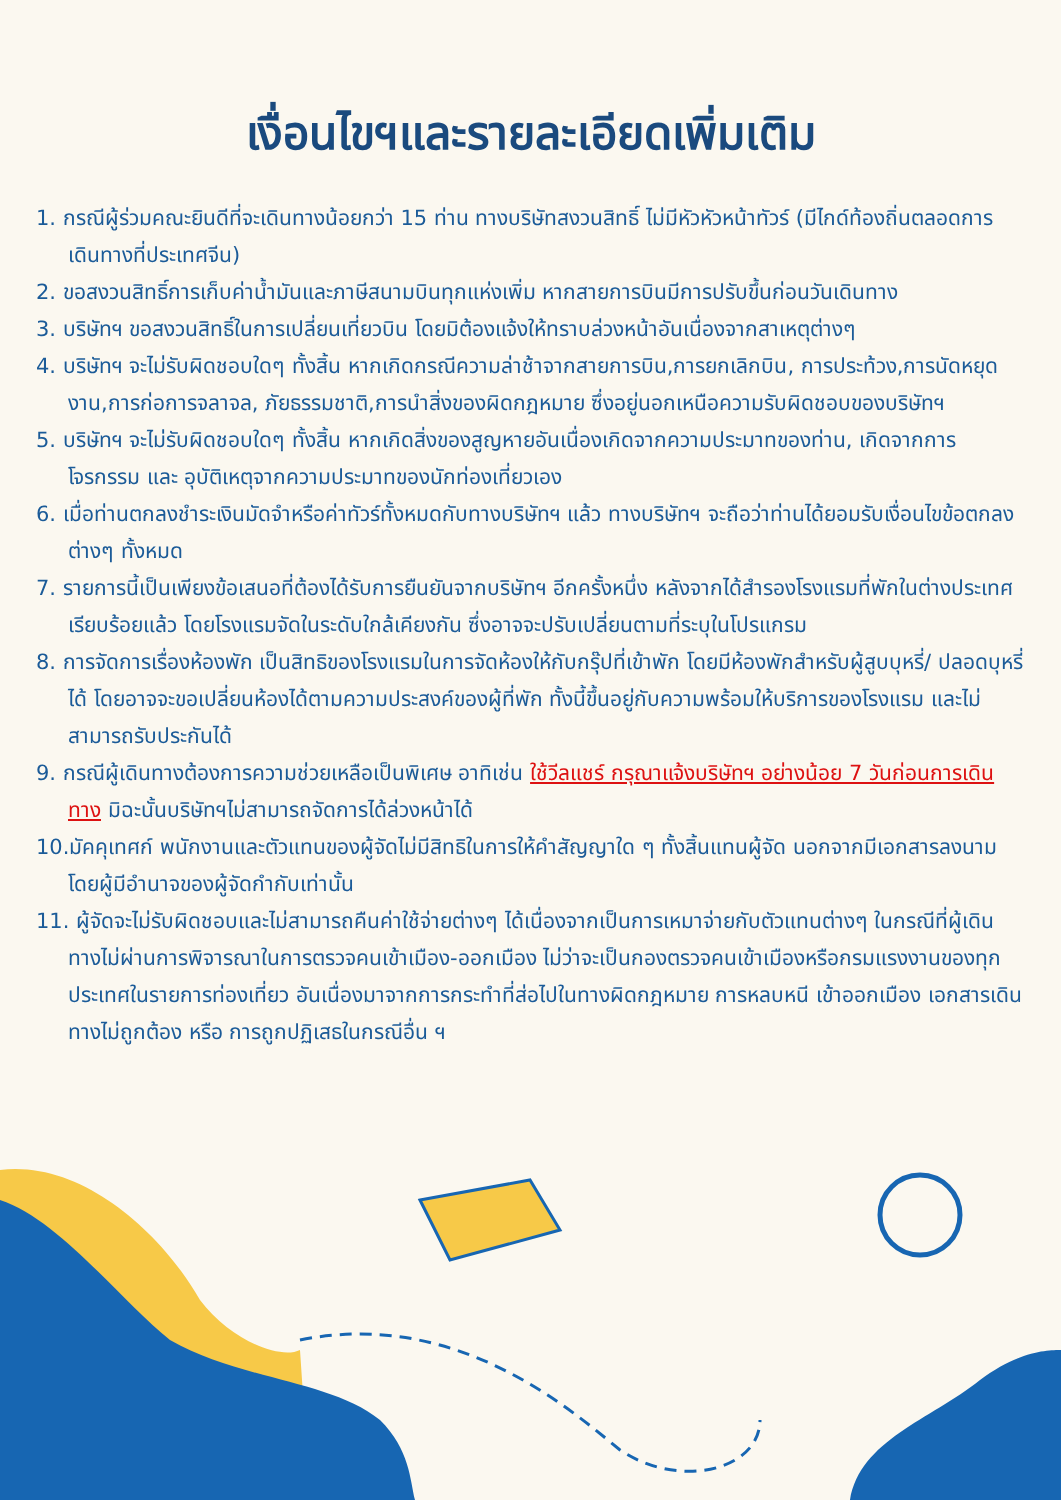เงื่อนไขฯและรายละเอียดเพิ่มเติม
1. กรณีผู้ร่วมคณะยินดีที่จะเดินทางน้อยกว่า 15 ท่าน ทางบริษัทสงวนสิทธิ์ ไม่มีหัวหัวหน้าทัวร์ (มีไกด์ท้องถิ่นตลอดการเดินทางที่ประเทศจีน)
2. ขอสงวนสิทธิ์การเก็บค่าน้ำมันและภาษีสนามบินทุกแห่งเพิ่ม หากสายการบินมีการปรับขึ้นก่อนวันเดินทาง
3. บริษัทฯ ขอสงวนสิทธิ์ในการเปลี่ยนเที่ยวบิน โดยมิต้องแจ้งให้ทราบล่วงหน้าอันเนื่องจากสาเหตุต่างๆ
4. บริษัทฯ จะไม่รับผิดชอบใดๆ ทั้งสิ้น หากเกิดกรณีความล่าช้าจากสายการบิน,การยกเลิกบิน, การประท้วง,การนัดหยุดงาน,การก่อการจลาจล, ภัยธรรมชาติ,การนำสิ่งของผิดกฎหมาย ซึ่งอยู่นอกเหนือความรับผิดชอบของบริษัทฯ
5. บริษัทฯ จะไม่รับผิดชอบใดๆ ทั้งสิ้น หากเกิดสิ่งของสูญหายอันเนื่องเกิดจากความประมาทของท่าน, เกิดจากการโจรกรรม และ อุบัติเหตุจากความประมาทของนักท่องเที่ยวเอง
6. เมื่อท่านตกลงชำระเงินมัดจำหรือค่าทัวร์ทั้งหมดกับทางบริษัทฯ แล้ว ทางบริษัทฯ จะถือว่าท่านได้ยอมรับเงื่อนไขข้อตกลงต่างๆ ทั้งหมด
7. รายการนี้เป็นเพียงข้อเสนอที่ต้องได้รับการยืนยันจากบริษัทฯ อีกครั้งหนึ่ง หลังจากได้สำรองโรงแรมที่พักในต่างประเทศเรียบร้อยแล้ว โดยโรงแรมจัดในระดับใกล้เคียงกัน ซึ่งอาจจะปรับเปลี่ยนตามที่ระบุในโปรแกรม
8. การจัดการเรื่องห้องพัก เป็นสิทธิของโรงแรมในการจัดห้องให้กับกรุ๊ปที่เข้าพัก โดยมีห้องพักสำหรับผู้สูบบุหรี่/ ปลอดบุหรี่ได้ โดยอาจจะขอเปลี่ยนห้องได้ตามความประสงค์ของผู้ที่พัก ทั้งนี้ขึ้นอยู่กับความพร้อมให้บริการของโรงแรม และไม่สามารถรับประกันได้
9. กรณีผู้เดินทางต้องการความช่วยเหลือเป็นพิเศษ อาทิเช่น ใช้วีลแชร์ กรุณาแจ้งบริษัทฯ อย่างน้อย 7 วันก่อนการเดินทาง มิฉะนั้นบริษัทฯไม่สามารถจัดการได้ล่วงหน้าได้
10.มัคคุเทศก์ พนักงานและตัวแทนของผู้จัดไม่มีสิทธิในการให้คำสัญญาใด ๆ ทั้งสิ้นแทนผู้จัด นอกจากมีเอกสารลงนามโดยผู้มีอำนาจของผู้จัดกำกับเท่านั้น
11. ผู้จัดจะไม่รับผิดชอบและไม่สามารถคืนค่าใช้จ่ายต่างๆ ได้เนื่องจากเป็นการเหมาจ่ายกับตัวแทนต่างๆ ในกรณีที่ผู้เดินทางไม่ผ่านการพิจารณาในการตรวจคนเข้าเมือง-ออกเมือง ไม่ว่าจะเป็นกองตรวจคนเข้าเมืองหรือกรมแรงงานของทุกประเทศในรายการท่องเที่ยว อันเนื่องมาจากการกระทำที่ส่อไปในทางผิดกฎหมาย การหลบหนี เข้าออกเมือง เอกสารเดินทางไม่ถูกต้อง หรือ การถูกปฏิเสธในกรณีอื่น ฯ